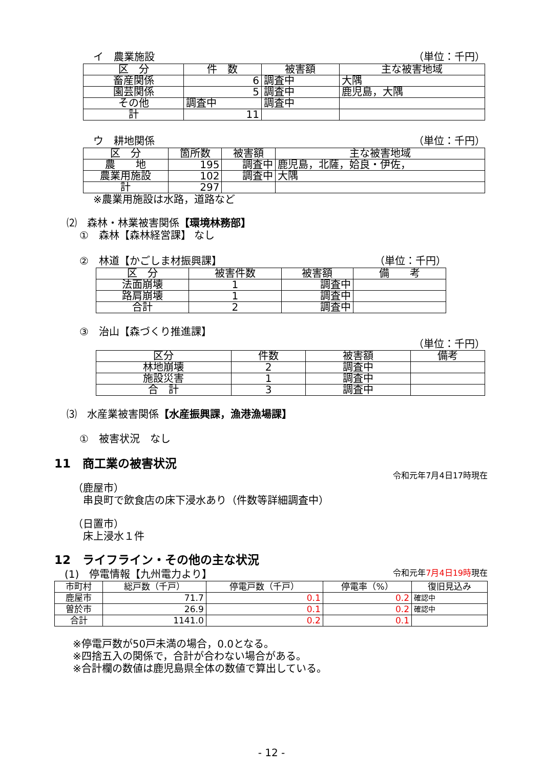イ　農業施設 （単位：千円）
| 区 分 | 件 数 | 被害額 | 主な被害地域 |
| --- | --- | --- | --- |
| 畜産関係 | 6 | 調査中 | 大隅 |
| 園芸関係 | 5 | 調査中 | 鹿児島，大隅 |
| その他 | 調査中 | 調査中 | |
| 計 | 11 | | |
　ウ　耕地関係 （単位：千円）
| 区 分 | 箇所数 | 被害額 | 主な被害地域 |
| --- | --- | --- | --- |
| 農 地 | 195 | 調査中 | 鹿児島，北薩，姶良・伊佐， |
| 農業用施設 | 102 | 調査中 | 大隅 |
| 計 | 297 | | |
　※農業用施設は水路，道路など
⑵　森林・林業被害関係【環境林務部】
①　森林【森林経営課】 なし
②　林道【かごしま材振興課】 （単位：千円）
| 区 分 | 被害件数 | 被害額 | 備 考 |
| --- | --- | --- | --- |
| 法面崩壊 | 1 | 調査中 | |
| 路肩崩壊 | 1 | 調査中 | |
| 合計 | 2 | 調査中 | |
③　治山【森づくり推進課】
（単位：千円）
| 区分 | 件数 | 被害額 | 備考 |
| --- | --- | --- | --- |
| 林地崩壊 | 2 | 調査中 | |
| 施設災害 | 1 | 調査中 | |
| 合 計 | 3 | 調査中 | |
⑶　水産業被害関係【水産振興課，漁港漁場課】
①　被害状況　なし
11　商工業の被害状況
令和元年7月4日17時現在
（鹿屋市）
　串良町で飲食店の床下浸水あり（件数等詳細調査中）
（日置市）
　床上浸水１件
12　ライフライン・その他の主な状況
　(1)　停電情報【九州電力より】 令和元年7月4日19時現在
| 市町村 | 総戸数（千戸） | 停電戸数（千戸） | 停電率（%） | 復旧見込み |
| --- | --- | --- | --- | --- |
| 鹿屋市 | 71.7 | 0.1 | 0.2 | 確認中 |
| 曽於市 | 26.9 | 0.1 | 0.2 | 確認中 |
| 合計 | 1141.0 | 0.2 | 0.1 | |
※停電戸数が50戸未満の場合，0.0となる。
※四捨五入の関係で，合計が合わない場合がある。
※合計欄の数値は鹿児島県全体の数値で算出している。
- 12 -